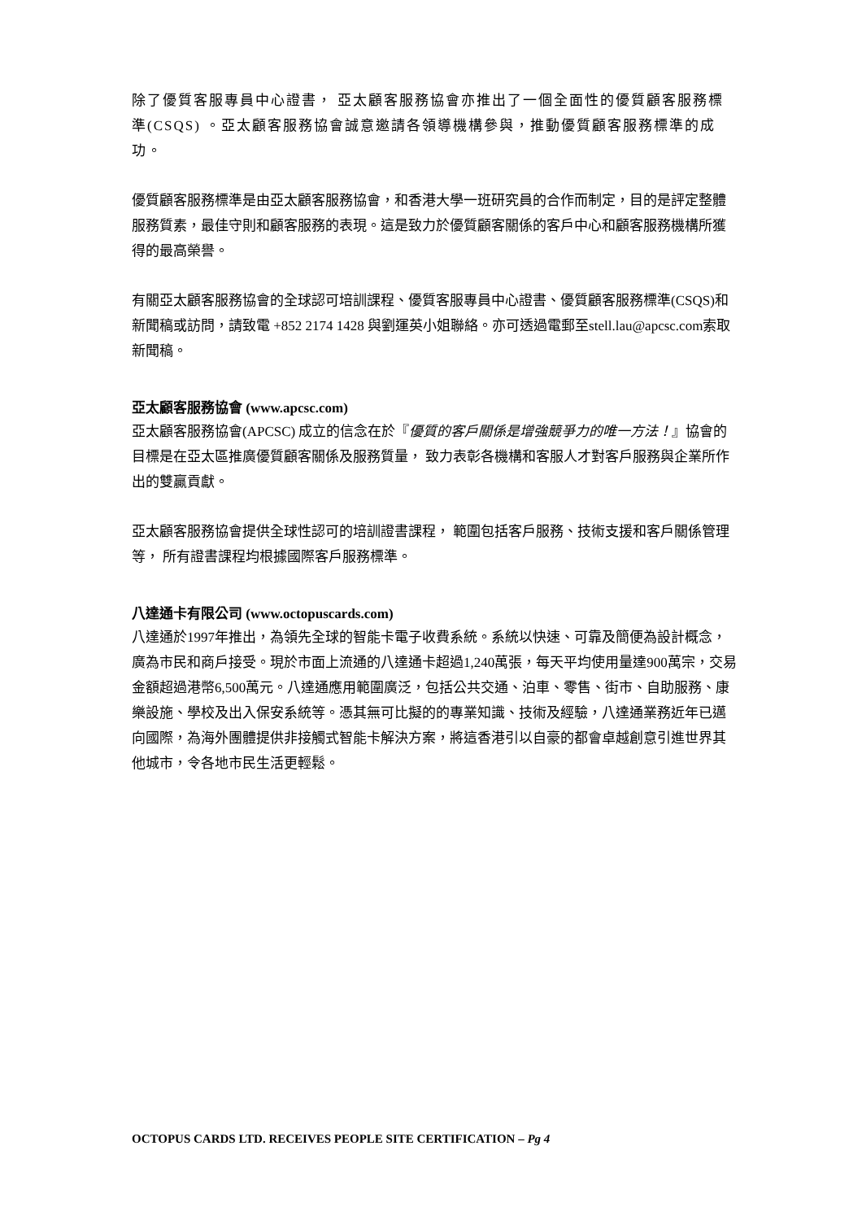除了優質客服專員中心證書， 亞太顧客服務協會亦推出了一個全面性的優質顧客服務標準(CSQS) 。亞太顧客服務協會誠意邀請各領導機構參與，推動優質顧客服務標準的成功。
優質顧客服務標準是由亞太顧客服務協會，和香港大學一班研究員的合作而制定，目的是評定整體服務質素，最佳守則和顧客服務的表現。這是致力於優質顧客關係的客戶中心和顧客服務機構所獲得的最高榮譽。
有關亞太顧客服務協會的全球認可培訓課程、優質客服專員中心證書、優質顧客服務標準(CSQS)和新聞稿或訪問，請致電 +852 2174 1428 與劉運英小姐聯絡。亦可透過電郵至stell.lau@apcsc.com索取新聞稿。
亞太顧客服務協會 (www.apcsc.com)
亞太顧客服務協會(APCSC) 成立的信念在於『優質的客戶關係是增強競爭力的唯一方法！』協會的目標是在亞太區推廣優質顧客關係及服務質量， 致力表彰各機構和客服人才對客戶服務與企業所作出的雙贏貢獻。
亞太顧客服務協會提供全球性認可的培訓證書課程， 範圍包括客戶服務、技術支援和客戶關係管理等， 所有證書課程均根據國際客戶服務標準。
八達通卡有限公司 (www.octopuscards.com)
八達通於1997年推出，為領先全球的智能卡電子收費系統。系統以快速、可靠及簡便為設計概念，廣為市民和商戶接受。現於市面上流通的八達通卡超過1,240萬張，每天平均使用量達900萬宗，交易金額超過港幣6,500萬元。八達通應用範圍廣泛，包括公共交通、泊車、零售、街市、自助服務、康樂設施、學校及出入保安系統等。憑其無可比擬的的專業知識、技術及經驗，八達通業務近年已邁向國際，為海外團體提供非接觸式智能卡解決方案，將這香港引以自豪的都會卓越創意引進世界其他城市，令各地市民生活更輕鬆。
OCTOPUS CARDS LTD. RECEIVES PEOPLE SITE CERTIFICATION – Pg 4